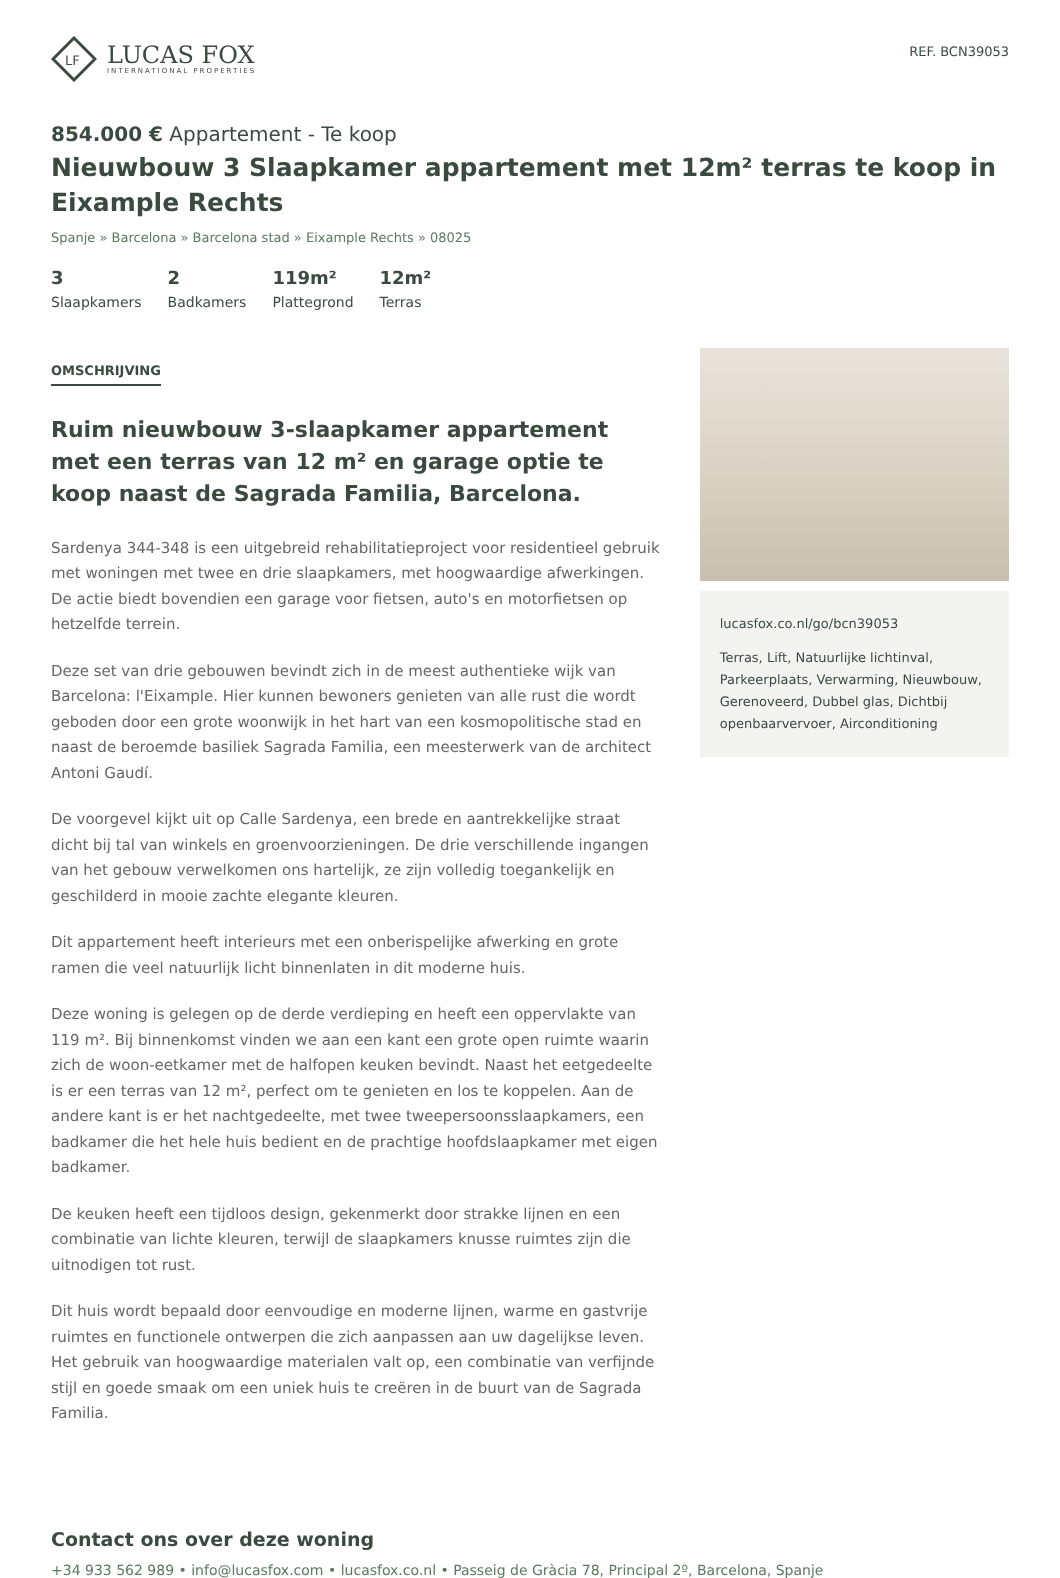LF
LUCAS FOX
INTERNATIONAL PROPERTIES
REF. BCN39053
854.000 € Appartement - Te koop
Nieuwbouw 3 Slaapkamer appartement met 12m² terras te koop in Eixample Rechts
Spanje » Barcelona » Barcelona stad » Eixample Rechts » 08025
3
Slaapkamers
2
Badkamers
119m²
Plattegrond
12m²
Terras
OMSCHRIJVING
Ruim nieuwbouw 3-slaapkamer appartement met een terras van 12 m² en garage optie te koop naast de Sagrada Familia, Barcelona.
Sardenya 344-348 is een uitgebreid rehabilitatieproject voor residentieel gebruik met woningen met twee en drie slaapkamers, met hoogwaardige afwerkingen. De actie biedt bovendien een garage voor fietsen, auto's en motorfietsen op hetzelfde terrein.
Deze set van drie gebouwen bevindt zich in de meest authentieke wijk van Barcelona: l'Eixample. Hier kunnen bewoners genieten van alle rust die wordt geboden door een grote woonwijk in het hart van een kosmopolitische stad en naast de beroemde basiliek Sagrada Familia, een meesterwerk van de architect Antoni Gaudí.
De voorgevel kijkt uit op Calle Sardenya, een brede en aantrekkelijke straat dicht bij tal van winkels en groenvoorzieningen. De drie verschillende ingangen van het gebouw verwelkomen ons hartelijk, ze zijn volledig toegankelijk en geschilderd in mooie zachte elegante kleuren.
Dit appartement heeft interieurs met een onberispelijke afwerking en grote ramen die veel natuurlijk licht binnenlaten in dit moderne huis.
Deze woning is gelegen op de derde verdieping en heeft een oppervlakte van 119 m². Bij binnenkomst vinden we aan een kant een grote open ruimte waarin zich de woon-eetkamer met de halfopen keuken bevindt. Naast het eetgedeelte is er een terras van 12 m², perfect om te genieten en los te koppelen. Aan de andere kant is er het nachtgedeelte, met twee tweepersoonsslaapkamers, een badkamer die het hele huis bedient en de prachtige hoofdslaapkamer met eigen badkamer.
De keuken heeft een tijdloos design, gekenmerkt door strakke lijnen en een combinatie van lichte kleuren, terwijl de slaapkamers knusse ruimtes zijn die uitnodigen tot rust.
Dit huis wordt bepaald door eenvoudige en moderne lijnen, warme en gastvrije ruimtes en functionele ontwerpen die zich aanpassen aan uw dagelijkse leven. Het gebruik van hoogwaardige materialen valt op, een combinatie van verfijnde stijl en goede smaak om een uniek huis te creëren in de buurt van de Sagrada Familia.
lucasfox.co.nl/go/bcn39053
Terras, Lift, Natuurlijke lichtinval, Parkeerplaats, Verwarming, Nieuwbouw, Gerenoveerd, Dubbel glas, Dichtbij openbaarvervoer, Airconditioning
Contact ons over deze woning
+34 933 562 989 • info@lucasfox.com • lucasfox.co.nl • Passeig de Gràcia 78, Principal 2º, Barcelona, Spanje